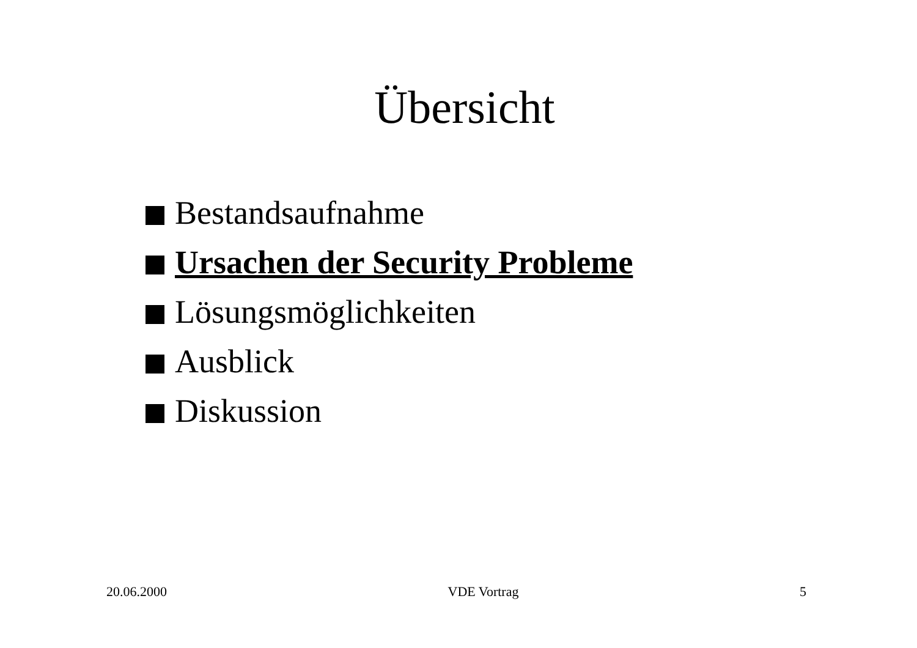Übersicht
Bestandsaufnahme
Ursachen der Security Probleme
Lösungsmöglichkeiten
Ausblick
Diskussion
20.06.2000 VDE Vortrag 5